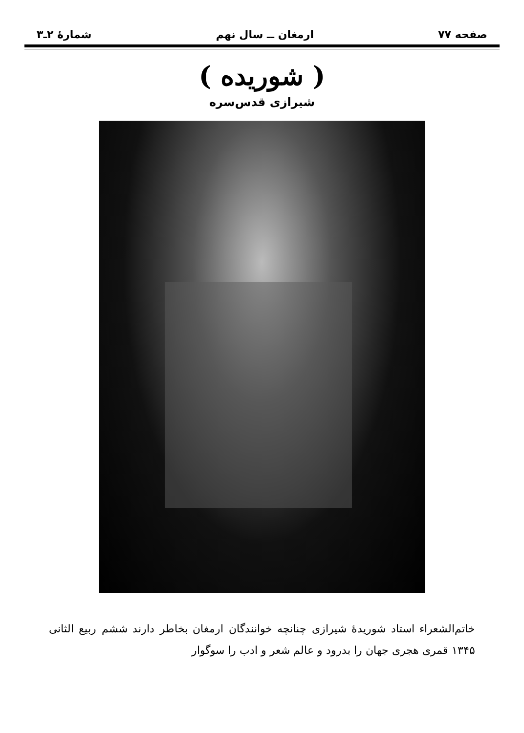صفحه ۷۷ ارمغان ــ سال نهم شمارهٔ ۲ـ۳
( شوریده )
شیرازی قدس‌سره
خاتم‌الشعراء استاد شوریدهٔ شیرازی چنانچه خوانندگان ارمغان بخاطر دارند ششم ربیع الثانی ۱۳۴۵ قمری هجری جهان را بدرود و عالم شعر و ادب را سوگوار